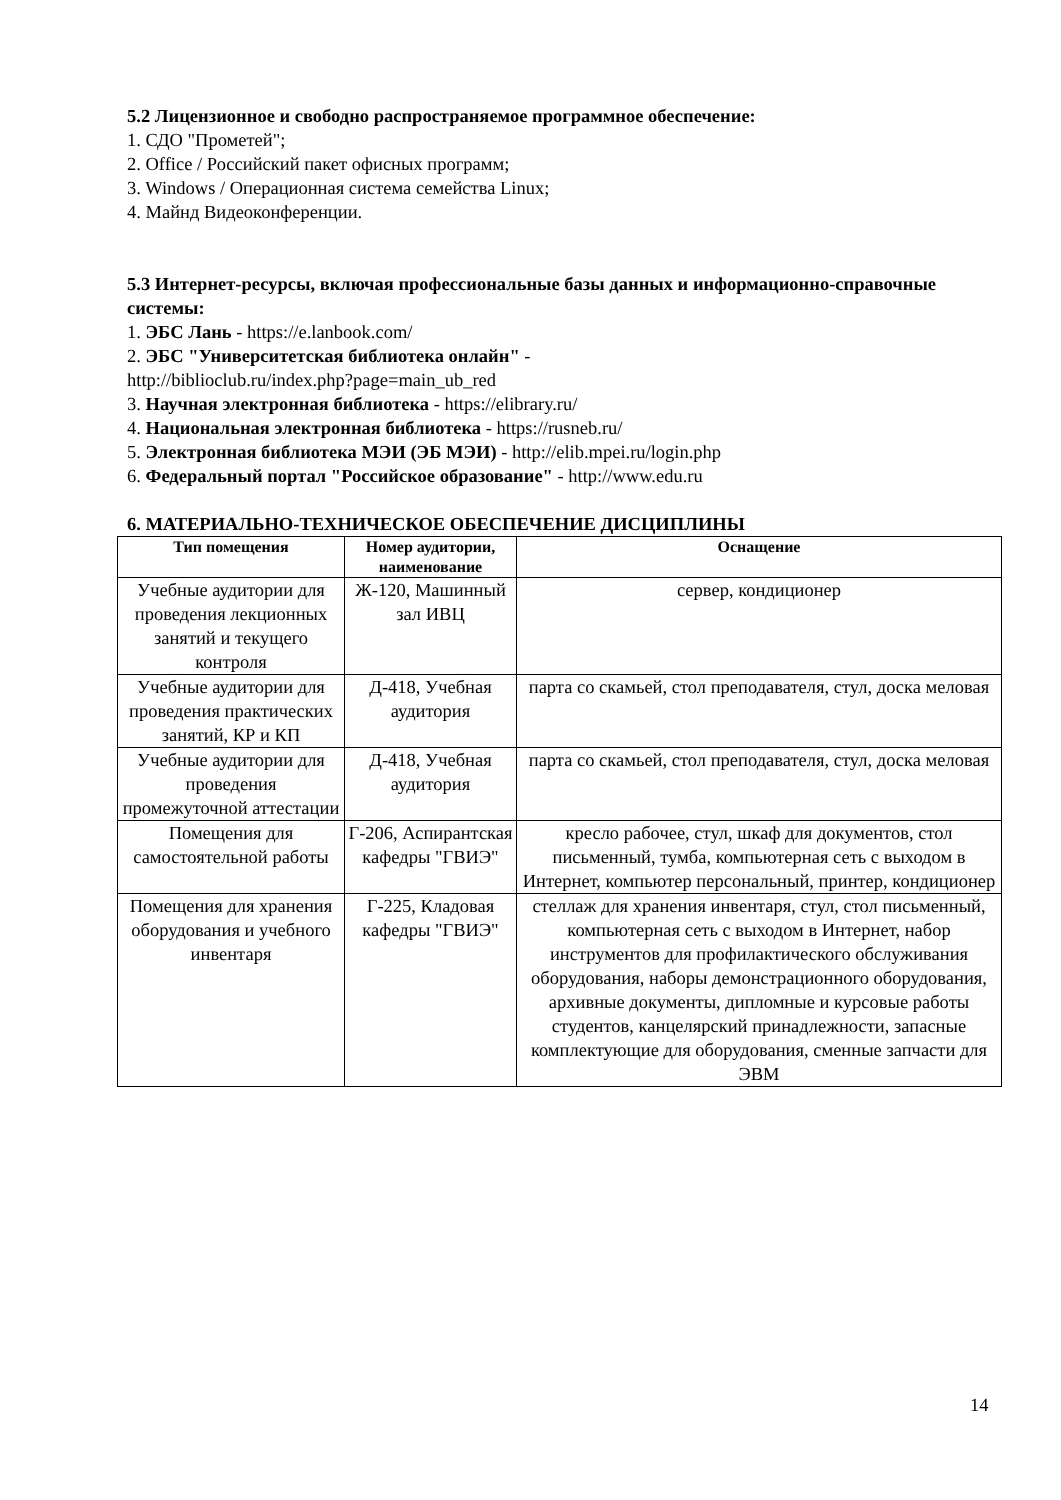5.2 Лицензионное и свободно распространяемое программное обеспечение:
1. СДО "Прометей";
2. Office / Российский пакет офисных программ;
3. Windows / Операционная система семейства Linux;
4. Майнд Видеоконференции.
5.3 Интернет-ресурсы, включая профессиональные базы данных и информационно-справочные системы:
1. ЭБС Лань - https://e.lanbook.com/
2. ЭБС "Университетская библиотека онлайн" -
http://biblioclub.ru/index.php?page=main_ub_red
3. Научная электронная библиотека - https://elibrary.ru/
4. Национальная электронная библиотека - https://rusneb.ru/
5. Электронная библиотека МЭИ (ЭБ МЭИ) - http://elib.mpei.ru/login.php
6. Федеральный портал "Российское образование" - http://www.edu.ru
6. МАТЕРИАЛЬНО-ТЕХНИЧЕСКОЕ ОБЕСПЕЧЕНИЕ ДИСЦИПЛИНЫ
| Тип помещения | Номер аудитории, наименование | Оснащение |
| --- | --- | --- |
| Учебные аудитории для проведения лекционных занятий и текущего контроля | Ж-120, Машинный зал ИВЦ | сервер, кондиционер |
| Учебные аудитории для проведения практических занятий, КР и КП | Д-418, Учебная аудитория | парта со скамьей, стол преподавателя, стул, доска меловая |
| Учебные аудитории для проведения промежуточной аттестации | Д-418, Учебная аудитория | парта со скамьей, стол преподавателя, стул, доска меловая |
| Помещения для самостоятельной работы | Г-206, Аспирантская кафедры "ГВИЭ" | кресло рабочее, стул, шкаф для документов, стол письменный, тумба, компьютерная сеть с выходом в Интернет, компьютер персональный, принтер, кондиционер |
| Помещения для хранения оборудования и учебного инвентаря | Г-225, Кладовая кафедры "ГВИЭ" | стеллаж для хранения инвентаря, стул, стол письменный, компьютерная сеть с выходом в Интернет, набор инструментов для профилактического обслуживания оборудования, наборы демонстрационного оборудования, архивные документы, дипломные и курсовые работы студентов, канцелярский принадлежности, запасные комплектующие для оборудования, сменные запчасти для ЭВМ |
14